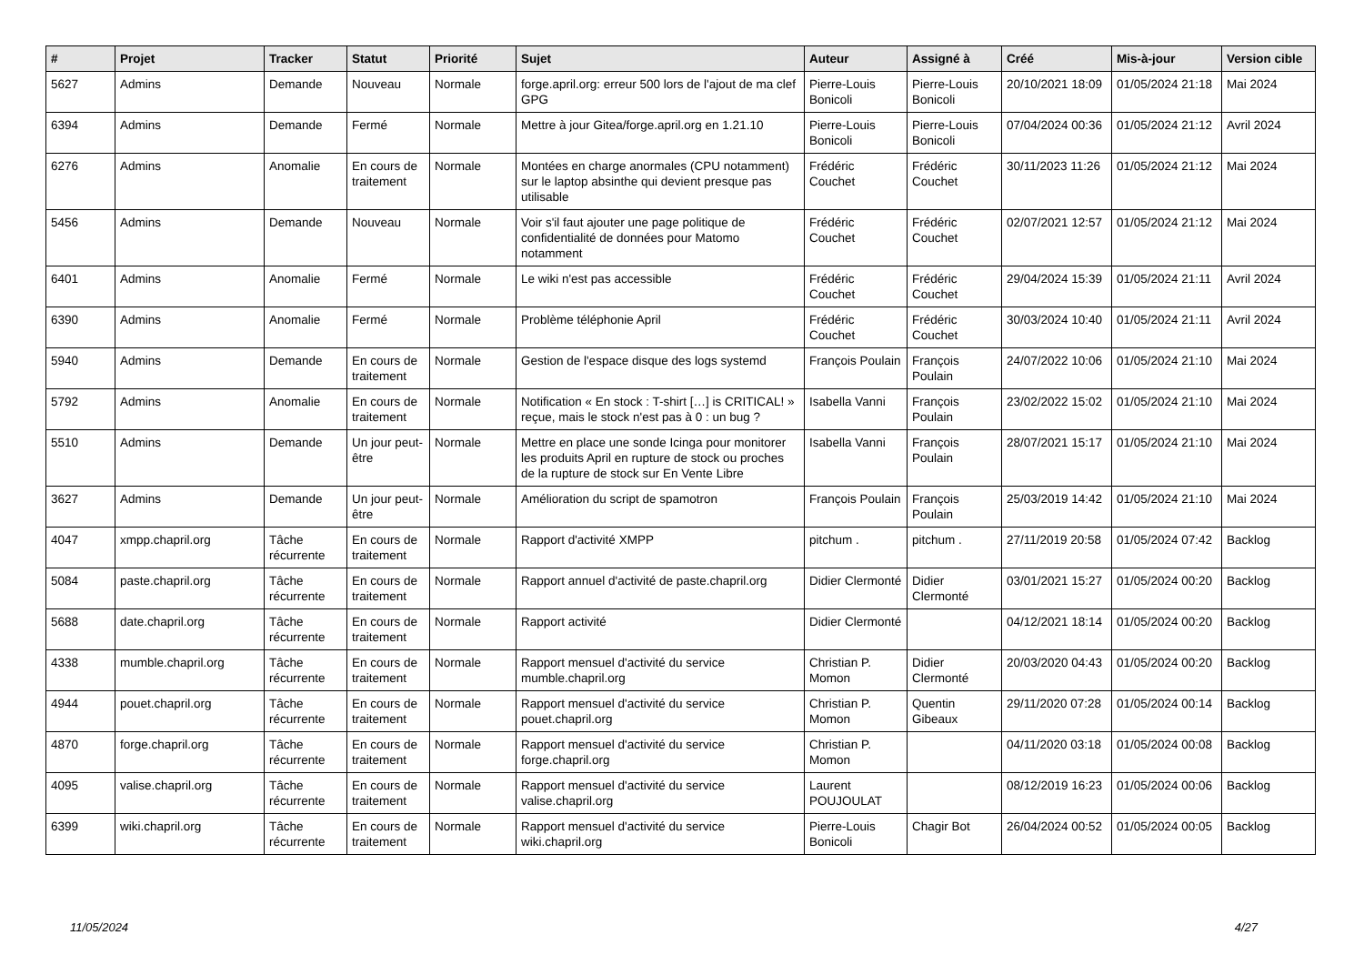| # | Projet | Tracker | Statut | Priorité | Sujet | Auteur | Assigné à | Créé | Mis-à-jour | Version cible |
| --- | --- | --- | --- | --- | --- | --- | --- | --- | --- | --- |
| 5627 | Admins | Demande | Nouveau | Normale | forge.april.org: erreur 500 lors de l'ajout de ma clef GPG | Pierre-Louis Bonicoli | Pierre-Louis Bonicoli | 20/10/2021 18:09 | 01/05/2024 21:18 | Mai 2024 |
| 6394 | Admins | Demande | Fermé | Normale | Mettre à jour Gitea/forge.april.org en 1.21.10 | Pierre-Louis Bonicoli | Pierre-Louis Bonicoli | 07/04/2024 00:36 | 01/05/2024 21:12 | Avril 2024 |
| 6276 | Admins | Anomalie | En cours de traitement | Normale | Montées en charge anormales (CPU notamment) sur le laptop absinthe qui devient presque pas utilisable | Frédéric Couchet | Frédéric Couchet | 30/11/2023 11:26 | 01/05/2024 21:12 | Mai 2024 |
| 5456 | Admins | Demande | Nouveau | Normale | Voir s'il faut ajouter une page politique de confidentialité de données pour Matomo notamment | Frédéric Couchet | Frédéric Couchet | 02/07/2021 12:57 | 01/05/2024 21:12 | Mai 2024 |
| 6401 | Admins | Anomalie | Fermé | Normale | Le wiki n'est pas accessible | Frédéric Couchet | Frédéric Couchet | 29/04/2024 15:39 | 01/05/2024 21:11 | Avril 2024 |
| 6390 | Admins | Anomalie | Fermé | Normale | Problème téléphonie April | Frédéric Couchet | Frédéric Couchet | 30/03/2024 10:40 | 01/05/2024 21:11 | Avril 2024 |
| 5940 | Admins | Demande | En cours de traitement | Normale | Gestion de l'espace disque des logs systemd | François Poulain | François Poulain | 24/07/2022 10:06 | 01/05/2024 21:10 | Mai 2024 |
| 5792 | Admins | Anomalie | En cours de traitement | Normale | Notification « En stock : T-shirt […] is CRITICAL! » reçue, mais le stock n'est pas à 0 : un bug ? | Isabella Vanni | François Poulain | 23/02/2022 15:02 | 01/05/2024 21:10 | Mai 2024 |
| 5510 | Admins | Demande | Un jour peut-être | Normale | Mettre en place une sonde Icinga pour monitorer les produits April en rupture de stock ou proches de la rupture de stock sur En Vente Libre | Isabella Vanni | François Poulain | 28/07/2021 15:17 | 01/05/2024 21:10 | Mai 2024 |
| 3627 | Admins | Demande | Un jour peut-être | Normale | Amélioration du script de spamotron | François Poulain | François Poulain | 25/03/2019 14:42 | 01/05/2024 21:10 | Mai 2024 |
| 4047 | xmpp.chapril.org | Tâche récurrente | En cours de traitement | Normale | Rapport d'activité XMPP | pitchum . | pitchum . | 27/11/2019 20:58 | 01/05/2024 07:42 | Backlog |
| 5084 | paste.chapril.org | Tâche récurrente | En cours de traitement | Normale | Rapport annuel d'activité de paste.chapril.org | Didier Clermonté | Didier Clermonté | 03/01/2021 15:27 | 01/05/2024 00:20 | Backlog |
| 5688 | date.chapril.org | Tâche récurrente | En cours de traitement | Normale | Rapport activité | Didier Clermonté | | 04/12/2021 18:14 | 01/05/2024 00:20 | Backlog |
| 4338 | mumble.chapril.org | Tâche récurrente | En cours de traitement | Normale | Rapport mensuel d'activité du service mumble.chapril.org | Christian P. Momon | Didier Clermonté | 20/03/2020 04:43 | 01/05/2024 00:20 | Backlog |
| 4944 | pouet.chapril.org | Tâche récurrente | En cours de traitement | Normale | Rapport mensuel d'activité du service pouet.chapril.org | Christian P. Momon | Quentin Gibeaux | 29/11/2020 07:28 | 01/05/2024 00:14 | Backlog |
| 4870 | forge.chapril.org | Tâche récurrente | En cours de traitement | Normale | Rapport mensuel d'activité du service forge.chapril.org | Christian P. Momon | | 04/11/2020 03:18 | 01/05/2024 00:08 | Backlog |
| 4095 | valise.chapril.org | Tâche récurrente | En cours de traitement | Normale | Rapport mensuel d'activité du service valise.chapril.org | Laurent POUJOULAT | | 08/12/2019 16:23 | 01/05/2024 00:06 | Backlog |
| 6399 | wiki.chapril.org | Tâche récurrente | En cours de traitement | Normale | Rapport mensuel d'activité du service wiki.chapril.org | Pierre-Louis Bonicoli | Chagir Bot | 26/04/2024 00:52 | 01/05/2024 00:05 | Backlog |
11/05/2024 4/27